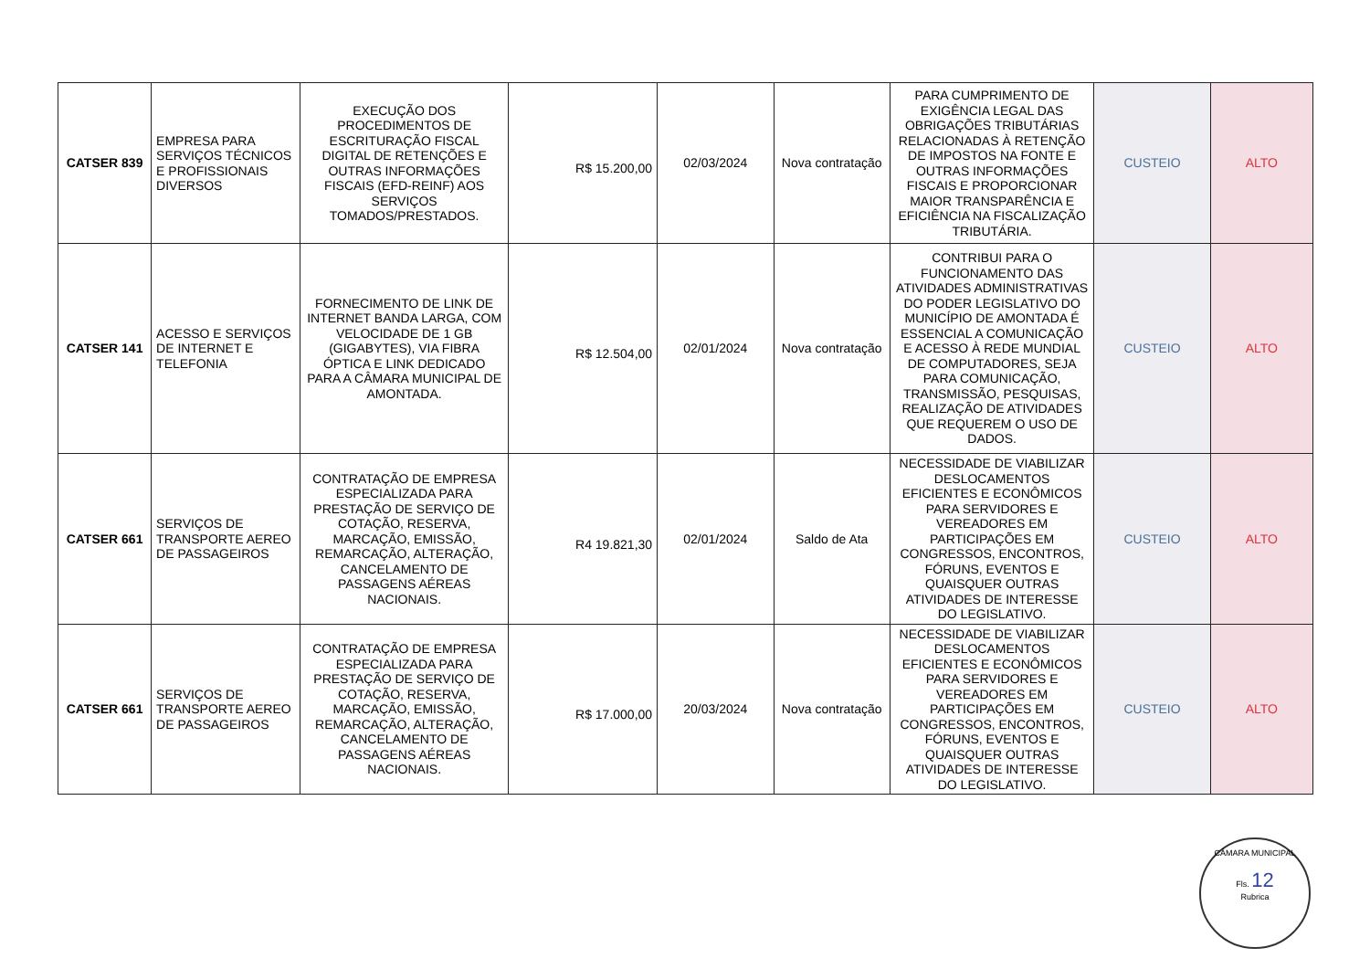| CATSER 839 | EMPRESA PARA SERVIÇOS TÉCNICOS E PROFISSIONAIS DIVERSOS | EXECUÇÃO DOS PROCEDIMENTOS DE ESCRITURAÇÃO FISCAL DIGITAL DE RETENÇÕES E OUTRAS INFORMAÇÕES FISCAIS (EFD-REINF) AOS SERVIÇOS TOMADOS/PRESTADOS. | R$ 15.200,00 | 02/03/2024 | Nova contratação | PARA CUMPRIMENTO DE EXIGÊNCIA LEGAL DAS OBRIGAÇÕES TRIBUTÁRIAS RELACIONADAS À RETENÇÃO DE IMPOSTOS NA FONTE E OUTRAS INFORMAÇÕES FISCAIS E PROPORCIONAR MAIOR TRANSPARÊNCIA E EFICIÊNCIA NA FISCALIZAÇÃO TRIBUTÁRIA. | CUSTEIO | ALTO |
| CATSER 141 | ACESSO E SERVIÇOS DE INTERNET E TELEFONIA | FORNECIMENTO DE LINK DE INTERNET BANDA LARGA, COM VELOCIDADE DE 1 GB (GIGABYTES), VIA FIBRA ÓPTICA E LINK DEDICADO PARA A CÂMARA MUNICIPAL DE AMONTADA. | R$ 12.504,00 | 02/01/2024 | Nova contratação | CONTRIBUI PARA O FUNCIONAMENTO DAS ATIVIDADES ADMINISTRATIVAS DO PODER LEGISLATIVO DO MUNICÍPIO DE AMONTADA É ESSENCIAL A COMUNICAÇÃO E ACESSO À REDE MUNDIAL DE COMPUTADORES, SEJA PARA COMUNICAÇÃO, TRANSMISSÃO, PESQUISAS, REALIZAÇÃO DE ATIVIDADES QUE REQUEREM O USO DE DADOS. | CUSTEIO | ALTO |
| CATSER 661 | SERVIÇOS DE TRANSPORTE AEREO DE PASSAGEIROS | CONTRATAÇÃO DE EMPRESA ESPECIALIZADA PARA PRESTAÇÃO DE SERVIÇO DE COTAÇÃO, RESERVA, MARCAÇÃO, EMISSÃO, REMARCAÇÃO, ALTERAÇÃO, CANCELAMENTO DE PASSAGENS AÉREAS NACIONAIS. | R4 19.821,30 | 02/01/2024 | Saldo de Ata | NECESSIDADE DE VIABILIZAR DESLOCAMENTOS EFICIENTES E ECONÔMICOS PARA SERVIDORES E VEREADORES EM PARTICIPAÇÕES EM CONGRESSOS, ENCONTROS, FÓRUNS, EVENTOS E QUAISQUER OUTRAS ATIVIDADES DE INTERESSE DO LEGISLATIVO. | CUSTEIO | ALTO |
| CATSER 661 | SERVIÇOS DE TRANSPORTE AEREO DE PASSAGEIROS | CONTRATAÇÃO DE EMPRESA ESPECIALIZADA PARA PRESTAÇÃO DE SERVIÇO DE COTAÇÃO, RESERVA, MARCAÇÃO, EMISSÃO, REMARCAÇÃO, ALTERAÇÃO, CANCELAMENTO DE PASSAGENS AÉREAS NACIONAIS. | R$ 17.000,00 | 20/03/2024 | Nova contratação | NECESSIDADE DE VIABILIZAR DESLOCAMENTOS EFICIENTES E ECONÔMICOS PARA SERVIDORES E VEREADORES EM PARTICIPAÇÕES EM CONGRESSOS, ENCONTROS, FÓRUNS, EVENTOS E QUAISQUER OUTRAS ATIVIDADES DE INTERESSE DO LEGISLATIVO. | CUSTEIO | ALTO |
CÂMARA MUNICIPAL
Fls. 12
Rubrica